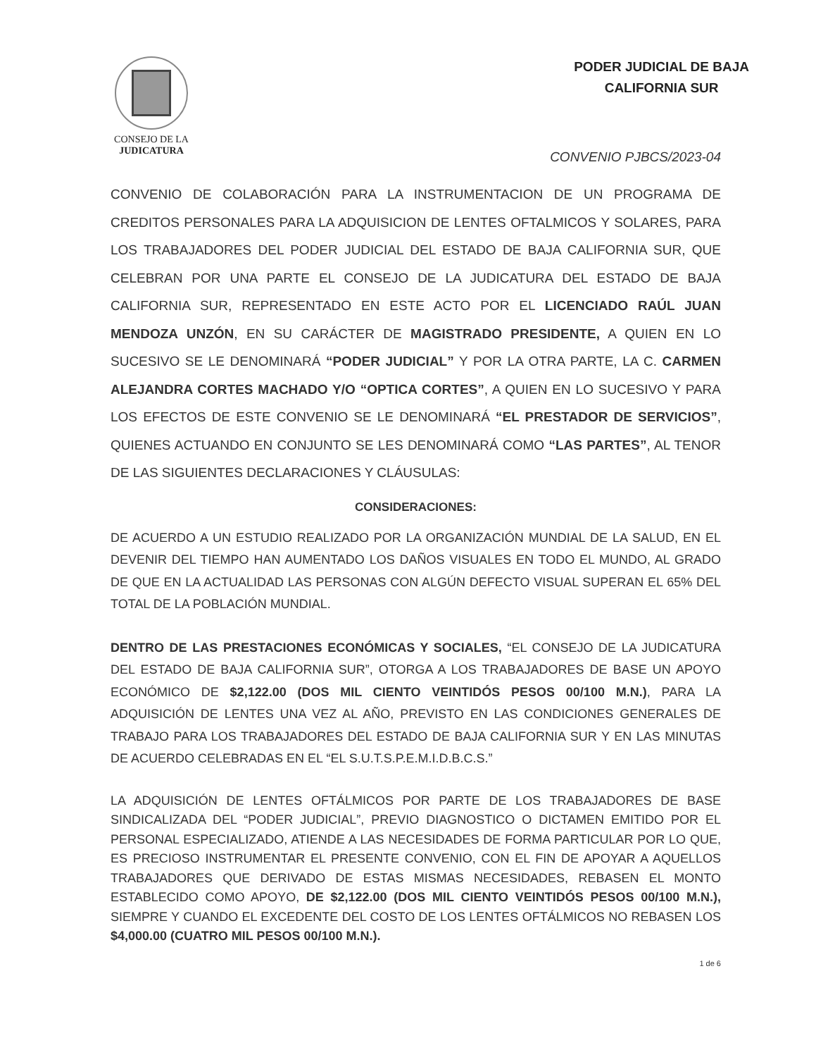CONSEJO DE LA
JUDICATURA
PODER JUDICIAL DE BAJA
CALIFORNIA SUR
CONVENIO PJBCS/2023-04
CONVENIO DE COLABORACIÓN PARA LA INSTRUMENTACION DE UN PROGRAMA DE CREDITOS PERSONALES PARA LA ADQUISICION DE LENTES OFTALMICOS Y SOLARES, PARA LOS TRABAJADORES DEL PODER JUDICIAL DEL ESTADO DE BAJA CALIFORNIA SUR, QUE CELEBRAN POR UNA PARTE EL CONSEJO DE LA JUDICATURA DEL ESTADO DE BAJA CALIFORNIA SUR, REPRESENTADO EN ESTE ACTO POR EL LICENCIADO RAÚL JUAN MENDOZA UNZÓN, EN SU CARÁCTER DE MAGISTRADO PRESIDENTE, A QUIEN EN LO SUCESIVO SE LE DENOMINARÁ “PODER JUDICIAL” Y POR LA OTRA PARTE, LA C. CARMEN ALEJANDRA CORTES MACHADO Y/O “OPTICA CORTES”, A QUIEN EN LO SUCESIVO Y PARA LOS EFECTOS DE ESTE CONVENIO SE LE DENOMINARÁ “EL PRESTADOR DE SERVICIOS”, QUIENES ACTUANDO EN CONJUNTO SE LES DENOMINARÁ COMO “LAS PARTES”, AL TENOR DE LAS SIGUIENTES DECLARACIONES Y CLÁUSULAS:
CONSIDERACIONES:
DE ACUERDO A UN ESTUDIO REALIZADO POR LA ORGANIZACIÓN MUNDIAL DE LA SALUD, EN EL DEVENIR DEL TIEMPO HAN AUMENTADO LOS DAÑOS VISUALES EN TODO EL MUNDO, AL GRADO DE QUE EN LA ACTUALIDAD LAS PERSONAS CON ALGÚN DEFECTO VISUAL SUPERAN EL 65% DEL TOTAL DE LA POBLACIÓN MUNDIAL.
DENTRO DE LAS PRESTACIONES ECONÓMICAS Y SOCIALES, “EL CONSEJO DE LA JUDICATURA DEL ESTADO DE BAJA CALIFORNIA SUR”, OTORGA A LOS TRABAJADORES DE BASE UN APOYO ECONÓMICO DE $2,122.00 (DOS MIL CIENTO VEINTIDÓS PESOS 00/100 M.N.), PARA LA ADQUISICIÓN DE LENTES UNA VEZ AL AÑO, PREVISTO EN LAS CONDICIONES GENERALES DE TRABAJO PARA LOS TRABAJADORES DEL ESTADO DE BAJA CALIFORNIA SUR Y EN LAS MINUTAS DE ACUERDO CELEBRADAS EN EL “EL S.U.T.S.P.E.M.I.D.B.C.S.”
LA ADQUISICIÓN DE LENTES OFTÁLMICOS POR PARTE DE LOS TRABAJADORES DE BASE SINDICALIZADA DEL “PODER JUDICIAL”, PREVIO DIAGNOSTICO O DICTAMEN EMITIDO POR EL PERSONAL ESPECIALIZADO, ATIENDE A LAS NECESIDADES DE FORMA PARTICULAR POR LO QUE, ES PRECIOSO INSTRUMENTAR EL PRESENTE CONVENIO, CON EL FIN DE APOYAR A AQUELLOS TRABAJADORES QUE DERIVADO DE ESTAS MISMAS NECESIDADES, REBASEN EL MONTO ESTABLECIDO COMO APOYO, DE $2,122.00 (DOS MIL CIENTO VEINTIDÓS PESOS 00/100 M.N.), SIEMPRE Y CUANDO EL EXCEDENTE DEL COSTO DE LOS LENTES OFTÁLMICOS NO REBASEN LOS $4,000.00 (CUATRO MIL PESOS 00/100 M.N.).
1 de 6